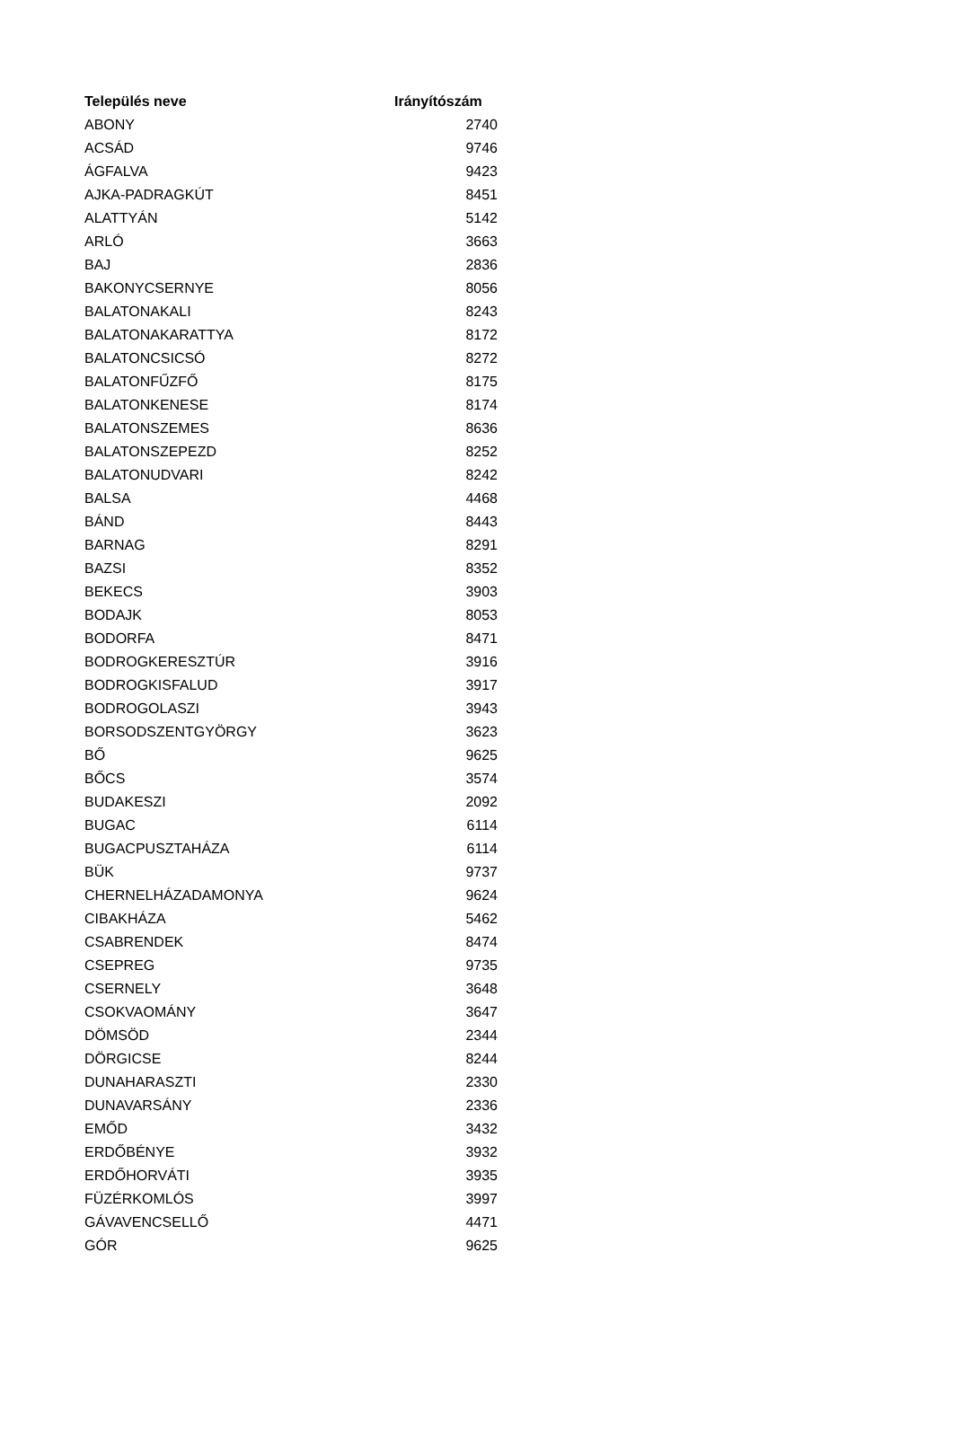| Település neve | Irányítószám |
| --- | --- |
| ABONY | 2740 |
| ACSÁD | 9746 |
| ÁGFALVA | 9423 |
| AJKA-PADRAGKÚT | 8451 |
| ALATTYÁN | 5142 |
| ARLÓ | 3663 |
| BAJ | 2836 |
| BAKONYCSERNYE | 8056 |
| BALATONAKALI | 8243 |
| BALATONAKARATTYA | 8172 |
| BALATONCSICSÓ | 8272 |
| BALATONFŰZFŐ | 8175 |
| BALATONKENESE | 8174 |
| BALATONSZEMES | 8636 |
| BALATONSZEPEZD | 8252 |
| BALATONUDVARI | 8242 |
| BALSA | 4468 |
| BÁND | 8443 |
| BARNAG | 8291 |
| BAZSI | 8352 |
| BEKECS | 3903 |
| BODAJK | 8053 |
| BODORFA | 8471 |
| BODROGKERESZTÚR | 3916 |
| BODROGKISFALUD | 3917 |
| BODROGOLASZI | 3943 |
| BORSODSZENTGYÖRGY | 3623 |
| BŐ | 9625 |
| BŐCS | 3574 |
| BUDAKESZI | 2092 |
| BUGAC | 6114 |
| BUGACPUSZTAHÁZA | 6114 |
| BÜK | 9737 |
| CHERNELHÁZADAMONYA | 9624 |
| CIBAKHÁZA | 5462 |
| CSABRENDEK | 8474 |
| CSEPREG | 9735 |
| CSERNELY | 3648 |
| CSOKVAOMÁNY | 3647 |
| DÖMSÖD | 2344 |
| DÖRGICSE | 8244 |
| DUNAHARASZTI | 2330 |
| DUNAVARSÁNY | 2336 |
| EMŐD | 3432 |
| ERDŐBÉNYE | 3932 |
| ERDŐHORVÁTI | 3935 |
| FÜZÉRKOMLÓS | 3997 |
| GÁVAVENCSELLŐ | 4471 |
| GÓR | 9625 |